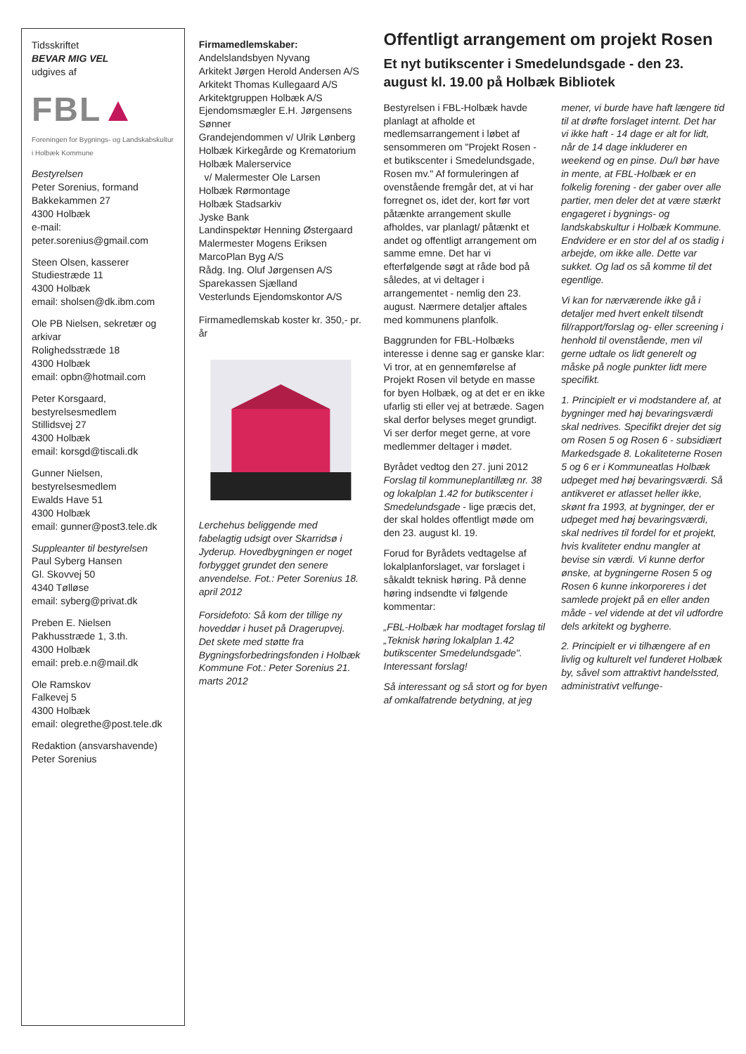Tidsskriftet
BEVAR MIG VEL
udgives af
FBL▲
Foreningen for Bygnings- og Landskabskultur i Holbæk Kommune
Bestyrelsen
Peter Sorenius, formand
Bakkekammen 27
4300 Holbæk
e-mail: peter.sorenius@gmail.com
Steen Olsen, kasserer
Studiestræde 11
4300 Holbæk
email: sholsen@dk.ibm.com
Ole PB Nielsen, sekretær og arkivar
Rolighedsstræde 18
4300 Holbæk
email: opbn@hotmail.com
Peter Korsgaard, bestyrelsesmedlem
Stillidsvej 27
4300 Holbæk
email: korsgd@tiscali.dk
Gunner Nielsen, bestyrelsesmedlem
Ewalds Have 51
4300 Holbæk
email: gunner@post3.tele.dk
Suppleanter til bestyrelsen
Paul Syberg Hansen
Gl. Skovvej 50
4340 Tølløse
email: syberg@privat.dk
Preben E. Nielsen
Pakhusstræde 1, 3.th.
4300 Holbæk
email: preb.e.n@mail.dk
Ole Ramskov
Falkevej 5
4300 Holbæk
email: olegrethe@post.tele.dk
Redaktion (ansvarshavende)
Peter Sorenius
Firmamedlemskaber:
Andelslandsbyen Nyvang
Arkitekt Jørgen Herold Andersen A/S
Arkitekt Thomas Kullegaard A/S
Arkitektgruppen Holbæk A/S
Ejendomsmægler E.H. Jørgensens Sønner
Grandejendommen v/ Ulrik Lønberg
Holbæk Kirkegårde og Krematorium
Holbæk Malerservice
v/ Malermester Ole Larsen
Holbæk Rørmontage
Holbæk Stadsarkiv
Jyske Bank
Landinspektør Henning Østergaard
Malermester Mogens Eriksen
MarcoPlan Byg A/S
Rådg. Ing. Oluf Jørgensen A/S
Sparekassen Sjælland
Vesterlunds Ejendomskontor A/S
Firmamedlemskab koster kr. 350,- pr. år
Lerchehus beliggende med fabelagtig udsigt over Skarridsø i Jyderup. Hovedbygningen er noget forbygget grundet den senere anvendelse. Fot.: Peter Sorenius 18. april 2012
Forsidefoto: Så kom der tillige ny hoveddør i huset på Dragerupvej. Det skete med støtte fra Bygningsforbedringsfonden i Holbæk Kommune Fot.: Peter Sorenius 21. marts 2012
Offentligt arrangement om projekt Rosen
Et nyt butikscenter i Smedelundsgade - den 23. august kl. 19.00 på Holbæk Bibliotek
Bestyrelsen i FBL-Holbæk havde planlagt at afholde et medlemsarrangement i løbet af sensommeren om "Projekt Rosen - et butikscenter i Smedelundsgade, Rosen mv." Af formuleringen af ovenstående fremgår det, at vi har forregnet os, idet der, kort før vort påtænkte arrangement skulle afholdes, var planlagt/ påtænkt et andet og offentligt arrangement om samme emne. Det har vi efterfølgende søgt at råde bod på således, at vi deltager i arrangementet - nemlig den 23. august. Nærmere detaljer aftales med kommunens planfolk.
Baggrunden for FBL-Holbæks interesse i denne sag er ganske klar: Vi tror, at en gennemførelse af Projekt Rosen vil betyde en masse for byen Holbæk, og at det er en ikke ufarlig sti eller vej at betræde. Sagen skal derfor belyses meget grundigt. Vi ser derfor meget gerne, at vore medlemmer deltager i mødet.
Byrådet vedtog den 27. juni 2012 Forslag til kommuneplantillæg nr. 38 og lokalplan 1.42 for butikscenter i Smedelundsgade - lige præcis det, der skal holdes offentligt møde om den 23. august kl. 19.
Forud for Byrådets vedtagelse af lokalplanforslaget, var forslaget i såkaldt teknisk høring. På denne høring indsendte vi følgende kommentar:
„FBL-Holbæk har modtaget forslag til „Teknisk høring lokalplan 1.42 butikscenter Smedelundsgade". Interessant forslag!
Så interessant og så stort og for byen af omkalfatrende betydning, at jeg mener, vi burde have haft længere tid til at drøfte forslaget internt. Det har vi ikke haft - 14 dage er alt for lidt, når de 14 dage inkluderer en weekend og en pinse. Du/I bør have in mente, at FBL-Holbæk er en folkelig forening - der gaber over alle partier, men deler det at være stærkt engageret i bygnings- og landskabskultur i Holbæk Kommune. Endvidere er en stor del af os stadig i arbejde, om ikke alle. Dette var sukket. Og lad os så komme til det egentlige.
Vi kan for nærværende ikke gå i detaljer med hvert enkelt tilsendt fil/rapport/forslag og- eller screening i henhold til ovenstående, men vil gerne udtale os lidt generelt og måske på nogle punkter lidt mere specifikt.
1. Principielt er vi modstandere af, at bygninger med høj bevaringsværdi skal nedrives. Specifikt drejer det sig om Rosen 5 og Rosen 6 - subsidiært Markedsgade 8. Lokaliteterne Rosen 5 og 6 er i Kommuneatlas Holbæk udpeget med høj bevaringsværdi. Så antikveret er atlasset heller ikke, skønt fra 1993, at bygninger, der er udpeget med høj bevaringsværdi, skal nedrives til fordel for et projekt, hvis kvaliteter endnu mangler at bevise sin værdi. Vi kunne derfor ønske, at bygningerne Rosen 5 og Rosen 6 kunne inkorporeres i det samlede projekt på en eller anden måde - vel vidende at det vil udfordre dels arkitekt og bygherre.
2. Principielt er vi tilhængere af en livlig og kulturelt vel funderet Holbæk by, såvel som attraktivt handelssted, administrativt velfunge-